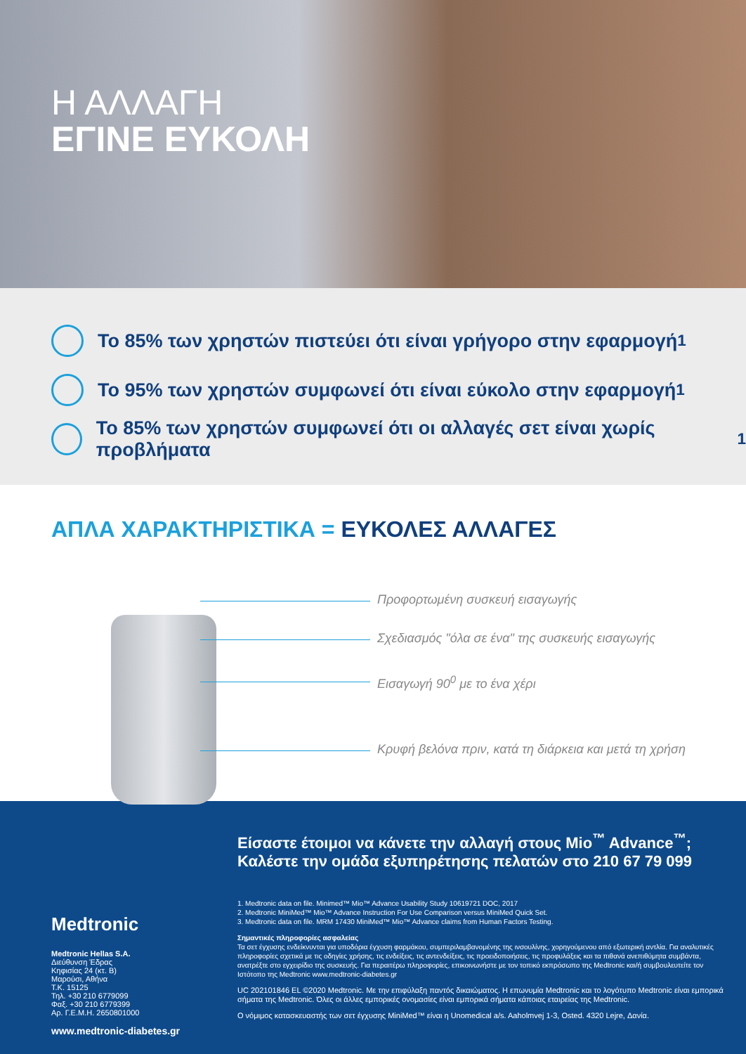Η ΑΛΛΑΓΗ
ΕΓΙΝΕ ΕΥΚΟΛΗ
Το 85% των χρηστών πιστεύει ότι είναι γρήγορο στην εφαρμογή<sup>1</sup>
Το 95% των χρηστών συμφωνεί ότι είναι εύκολο στην εφαρμογή<sup>1</sup>
Το 85% των χρηστών συμφωνεί ότι οι αλλαγές σετ είναι χωρίς προβλήματα<sup>1</sup>
ΑΠΛΑ ΧΑΡΑΚΤΗΡΙΣΤΙΚΑ = ΕΥΚΟΛΕΣ ΑΛΛΑΓΕΣ
Προφορτωμένη συσκευή εισαγωγής
Σχεδιασμός "όλα σε ένα" της συσκευής εισαγωγής
Εισαγωγή 90<sup>0</sup> με το ένα χέρι
Κρυφή βελόνα πριν, κατά τη διάρκεια και μετά τη χρήση
Medtronic
Medtronic Hellas S.A.
Διεύθυνση Έδρας
Κηφισίας 24 (κτ. Β)
Μαρούσι, Αθήνα
Τ.Κ. 15125
Τηλ. +30 210 6779099
Φαξ. +30 210 6779399
Αρ. Γ.Ε.Μ.Η. 2650801000
www.medtronic-diabetes.gr
Είσαστε έτοιμοι να κάνετε την αλλαγή στους Mio<sup>™</sup> Advance<sup>™</sup>;
Καλέστε την ομάδα εξυπηρέτησης πελατών στο 210 67 79 099
1. Medtronic data on file. Minimed™ Mio™ Advance Usability Study 10619721 DOC, 2017
2. Medtronic MiniMed™ Mio™ Advance Instruction For Use Comparison versus MiniMed Quick Set.
3. Medtronic data on file. MRM 17430 MiniMed™ Mio™ Advance claims from Human Factors Testing.
Σημαντικές πληροφορίες ασφαλείας
Τα σετ έγχυσης ενδείκνυνται για υποδόρια έγχυση φαρμάκου, συμπεριλαμβανομένης της ινσουλίνης, χορηγούμενου από εξωτερική αντλία. Για αναλυτικές πληροφορίες σχετικά με τις οδηγίες χρήσης, τις ενδείξεις, τις αντενδείξεις, τις προειδοποιήσεις, τις προφυλάξεις και τα πιθανά ανεπιθύμητα συμβάντα, ανατρέξτε στο εγχειρίδιο της συσκευής. Για περαιτέρω πληροφορίες, επικοινωνήστε με τον τοπικό εκπρόσωπο της Medtronic και/ή συμβουλευτείτε τον Ιστότοπο της Medtronic www.medtronic-diabetes.gr
UC 202101846 EL ©2020 Medtronic. Με την επιφύλαξη παντός δικαιώματος. Η επωνυμία Medtronic και το λογότυπο Medtronic είναι εμπορικά σήματα της Medtronic. Όλες οι άλλες εμπορικές ονομασίες είναι εμπορικά σήματα κάποιας εταιρείας της Medtronic.
Ο νόμιμος κατασκευαστής των σετ έγχυσης MiniMed™ είναι η Unomedical a/s. Aaholmvej 1-3, Osted. 4320 Lejre, Δανία.